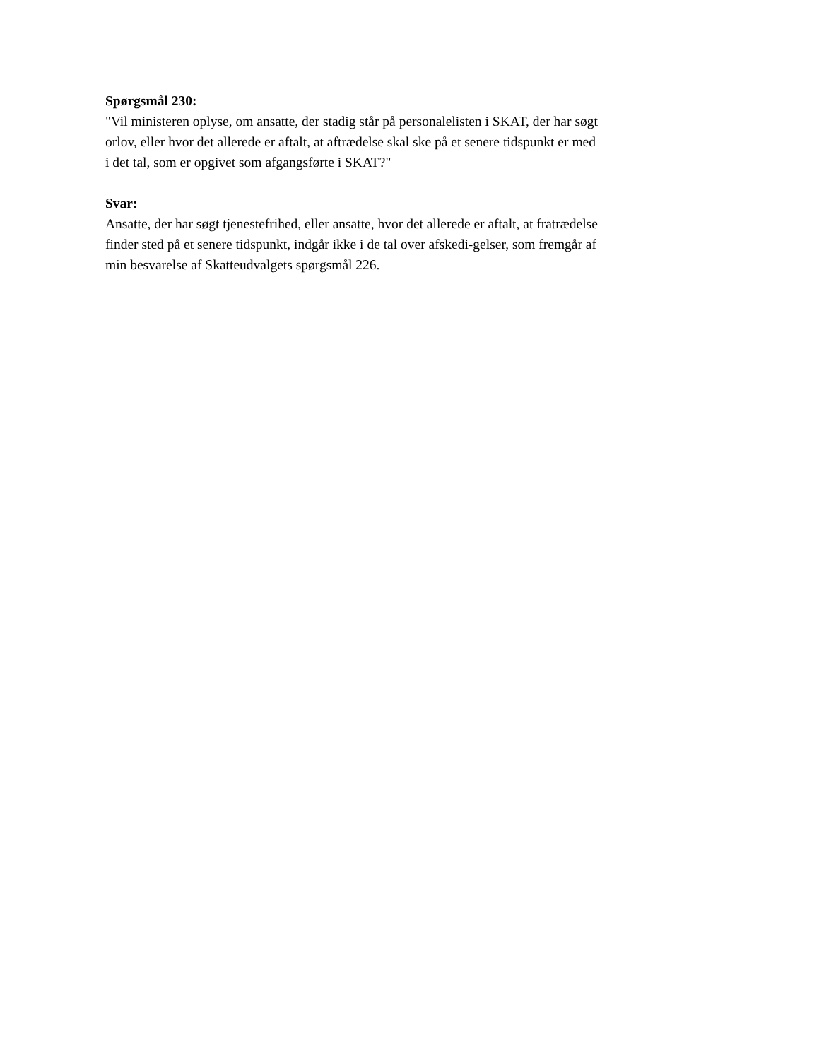Spørgsmål 230:
"Vil ministeren oplyse, om ansatte, der stadig står på personalelisten i SKAT, der har søgt orlov, eller hvor det allerede er aftalt, at aftrædelse skal ske på et senere tidspunkt er med i det tal, som er opgivet som afgangsførte i SKAT?"
Svar:
Ansatte, der har søgt tjenestefrihed, eller ansatte, hvor det allerede er aftalt, at fratrædelse finder sted på et senere tidspunkt, indgår ikke i de tal over afskedi-gelser, som fremgår af min besvarelse af Skatteudvalgets spørgsmål 226.